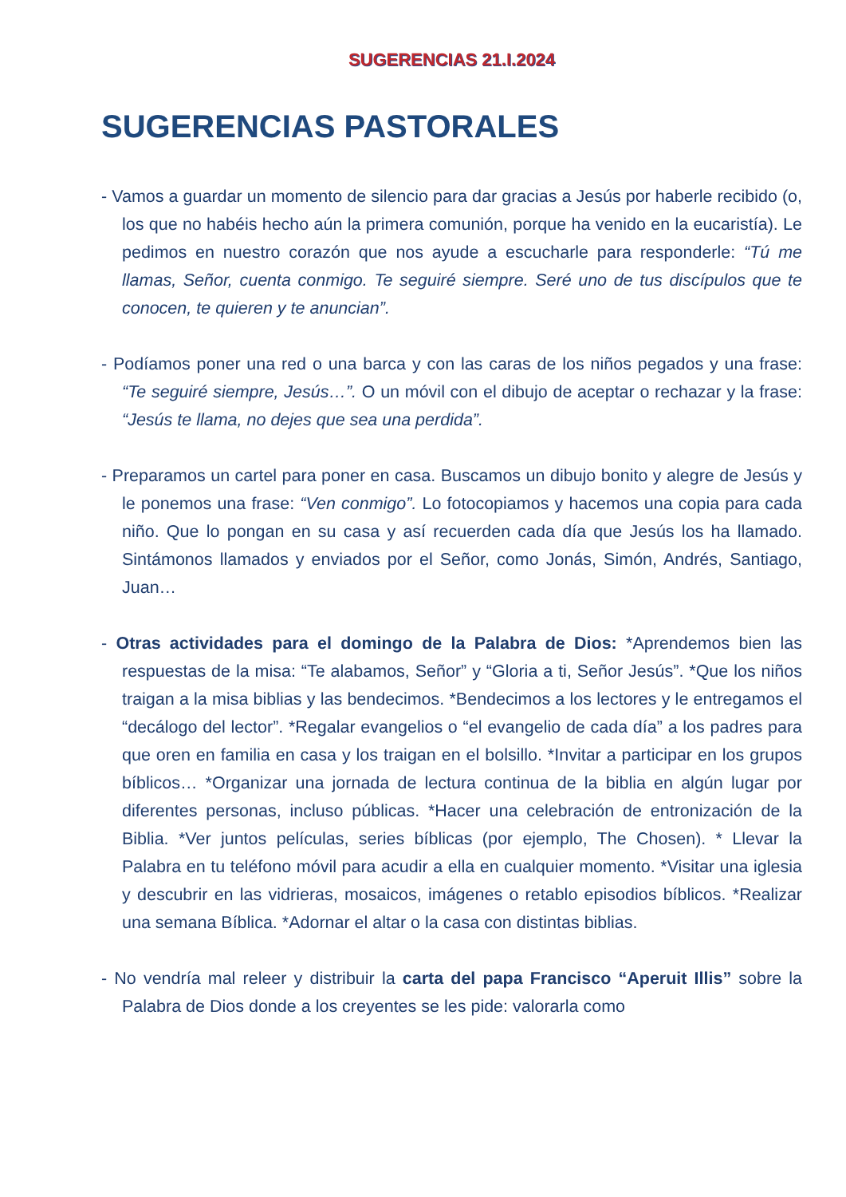SUGERENCIAS 21.I.2024
SUGERENCIAS PASTORALES
- Vamos a guardar un momento de silencio para dar gracias a Jesús por haberle recibido (o, los que no habéis hecho aún la primera comunión, porque ha venido en la eucaristía). Le pedimos en nuestro corazón que nos ayude a escucharle para responderle: “Tú me llamas, Señor, cuenta conmigo. Te seguiré siempre. Seré uno de tus discípulos que te conocen, te quieren y te anuncian”.
- Podíamos poner una red o una barca y con las caras de los niños pegados y una frase: “Te seguiré siempre, Jesús…”. O un móvil con el dibujo de aceptar o rechazar y la frase: “Jesús te llama, no dejes que sea una perdida”.
- Preparamos un cartel para poner en casa. Buscamos un dibujo bonito y alegre de Jesús y le ponemos una frase: “Ven conmigo”. Lo fotocopiamos y hacemos una copia para cada niño. Que lo pongan en su casa y así recuerden cada día que Jesús los ha llamado. Sintámonos llamados y enviados por el Señor, como Jonás, Simón, Andrés, Santiago, Juan…
- Otras actividades para el domingo de la Palabra de Dios: *Aprendemos bien las respuestas de la misa: “Te alabamos, Señor” y “Gloria a ti, Señor Jesús”. *Que los niños traigan a la misa biblias y las bendecimos. *Bendecimos a los lectores y le entregamos el “decálogo del lector”. *Regalar evangelios o “el evangelio de cada día” a los padres para que oren en familia en casa y los traigan en el bolsillo. *Invitar a participar en los grupos bíblicos… *Organizar una jornada de lectura continua de la biblia en algún lugar por diferentes personas, incluso públicas. *Hacer una celebración de entronización de la Biblia. *Ver juntos películas, series bíblicas (por ejemplo, The Chosen). * Llevar la Palabra en tu teléfono móvil para acudir a ella en cualquier momento. *Visitar una iglesia y descubrir en las vidrieras, mosaicos, imágenes o retablo episodios bíblicos. *Realizar una semana Bíblica. *Adornar el altar o la casa con distintas biblias.
- No vendría mal releer y distribuir la carta del papa Francisco “Aperuit Illis” sobre la Palabra de Dios donde a los creyentes se les pide: valorarla como